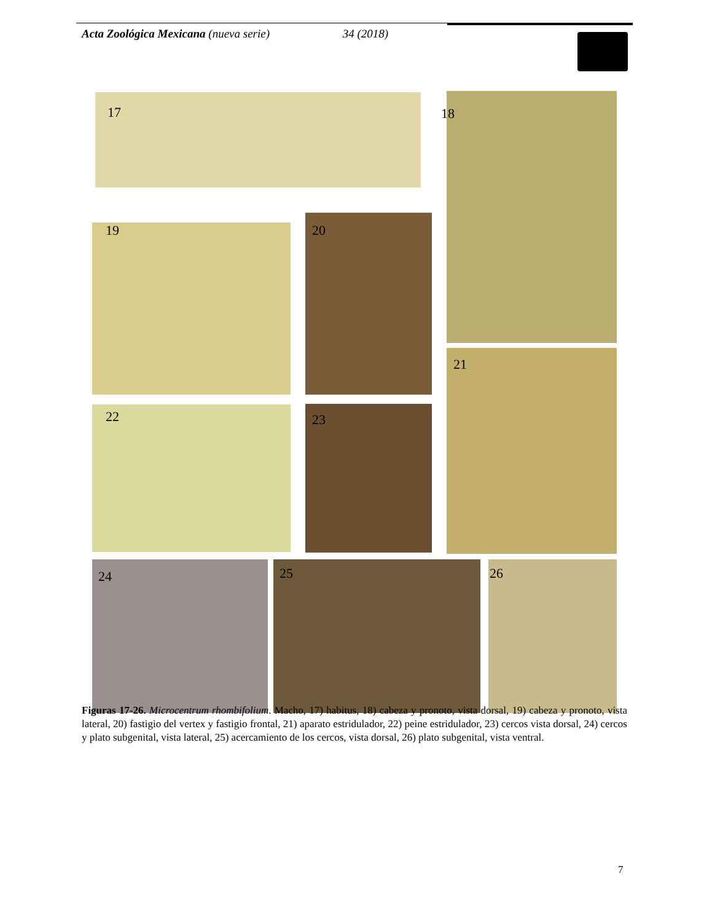Acta Zoológica Mexicana (nueva serie) 34 (2018)
17 18
19 20
21
22 23
24 25 26
Figuras 17-26. Microcentrum rhombifolium. Macho, 17) habitus, 18) cabeza y pronoto, vista dorsal, 19) cabeza y pronoto, vista lateral, 20) fastigio del vertex y fastigio frontal, 21) aparato estridulador, 22) peine estridulador, 23) cercos vista dorsal, 24) cercos y plato subgenital, vista lateral, 25) acercamiento de los cercos, vista dorsal, 26) plato subgenital, vista ventral.
7